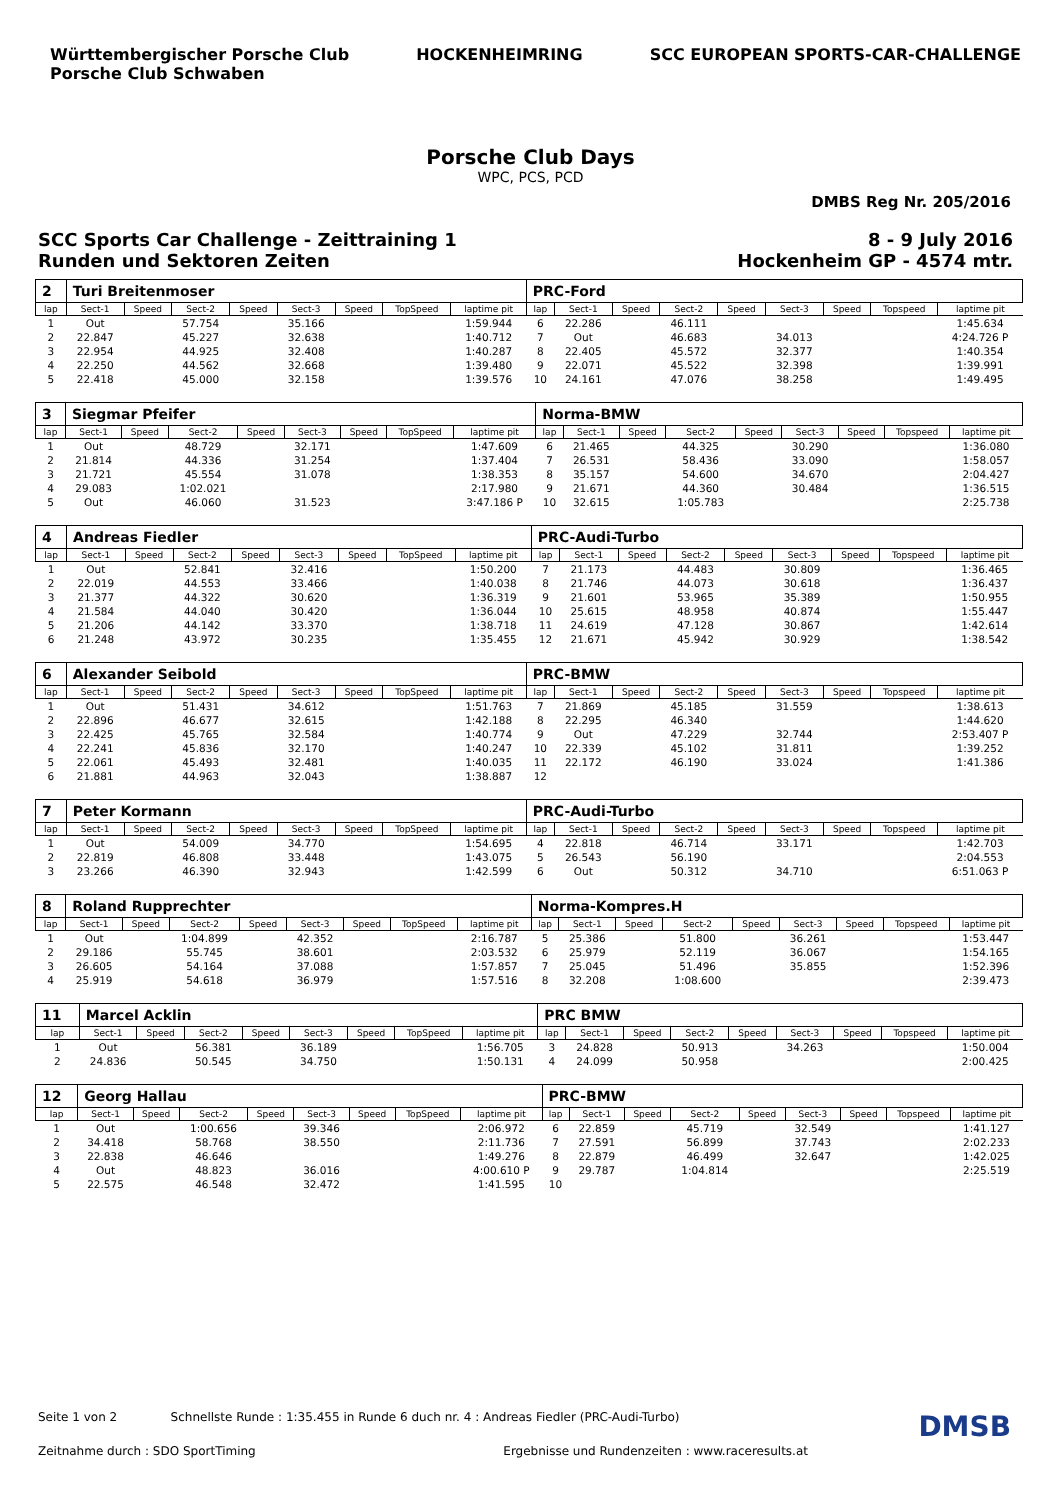Württembergischer Porsche Club
Porsche Club Schwaben
HOCKENHEIMRING SCC EUROPEAN SPORTS-CAR-CHALLENGE
Porsche Club Days
WPC, PCS, PCD
DMBS Reg Nr. 205/2016
SCC Sports Car Challenge - Zeittraining 1
Runden und Sektoren Zeiten
8 - 9 July 2016
Hockenheim GP - 4574 mtr.
| 2 | Turi Breitenmoser | | | | | | | | PRC-Ford | | | | | | | | |
| lap | Sect-1 | Speed | Sect-2 | Speed | Sect-3 | Speed | TopSpeed | laptime pit | lap | Sect-1 | Speed | Sect-2 | Speed | Sect-3 | Speed | Topspeed | laptime pit |
| 1 | Out | | 57.754 | | 35.166 | | | 1:59.944 | 6 | 22.286 | | 46.111 | | | | | 1:45.634 |
| 2 | 22.847 | | 45.227 | | 32.638 | | | 1:40.712 | 7 | Out | | 46.683 | | 34.013 | | | 4:24.726 P |
| 3 | 22.954 | | 44.925 | | 32.408 | | | 1:40.287 | 8 | 22.405 | | 45.572 | | 32.377 | | | 1:40.354 |
| 4 | 22.250 | | 44.562 | | 32.668 | | | 1:39.480 | 9 | 22.071 | | 45.522 | | 32.398 | | | 1:39.991 |
| 5 | 22.418 | | 45.000 | | 32.158 | | | 1:39.576 | 10 | 24.161 | | 47.076 | | 38.258 | | | 1:49.495 |
| 3 | Siegmar Pfeifer | | | | | | | | Norma-BMW | | | | | | | | |
| lap | Sect-1 | Speed | Sect-2 | Speed | Sect-3 | Speed | TopSpeed | laptime pit | lap | Sect-1 | Speed | Sect-2 | Speed | Sect-3 | Speed | Topspeed | laptime pit |
| 1 | Out | | 48.729 | | 32.171 | | | 1:47.609 | 6 | 21.465 | | 44.325 | | 30.290 | | | 1:36.080 |
| 2 | 21.814 | | 44.336 | | 31.254 | | | 1:37.404 | 7 | 26.531 | | 58.436 | | 33.090 | | | 1:58.057 |
| 3 | 21.721 | | 45.554 | | 31.078 | | | 1:38.353 | 8 | 35.157 | | 54.600 | | 34.670 | | | 2:04.427 |
| 4 | 29.083 | | 1:02.021 | | | | | 2:17.980 | 9 | 21.671 | | 44.360 | | 30.484 | | | 1:36.515 |
| 5 | Out | | 46.060 | | 31.523 | | | 3:47.186 P | 10 | 32.615 | | 1:05.783 | | | | | 2:25.738 |
| 4 | Andreas Fiedler | | | | | | | | PRC-Audi-Turbo | | | | | | | | |
| lap | Sect-1 | Speed | Sect-2 | Speed | Sect-3 | Speed | TopSpeed | laptime pit | lap | Sect-1 | Speed | Sect-2 | Speed | Sect-3 | Speed | Topspeed | laptime pit |
| 1 | Out | | 52.841 | | 32.416 | | | 1:50.200 | 7 | 21.173 | | 44.483 | | 30.809 | | | 1:36.465 |
| 2 | 22.019 | | 44.553 | | 33.466 | | | 1:40.038 | 8 | 21.746 | | 44.073 | | 30.618 | | | 1:36.437 |
| 3 | 21.377 | | 44.322 | | 30.620 | | | 1:36.319 | 9 | 21.601 | | 53.965 | | 35.389 | | | 1:50.955 |
| 4 | 21.584 | | 44.040 | | 30.420 | | | 1:36.044 | 10 | 25.615 | | 48.958 | | 40.874 | | | 1:55.447 |
| 5 | 21.206 | | 44.142 | | 33.370 | | | 1:38.718 | 11 | 24.619 | | 47.128 | | 30.867 | | | 1:42.614 |
| 6 | 21.248 | | 43.972 | | 30.235 | | | 1:35.455 | 12 | 21.671 | | 45.942 | | 30.929 | | | 1:38.542 |
| 6 | Alexander Seibold | | | | | | | | PRC-BMW | | | | | | | | |
| lap | Sect-1 | Speed | Sect-2 | Speed | Sect-3 | Speed | TopSpeed | laptime pit | lap | Sect-1 | Speed | Sect-2 | Speed | Sect-3 | Speed | Topspeed | laptime pit |
| 1 | Out | | 51.431 | | 34.612 | | | 1:51.763 | 7 | 21.869 | | 45.185 | | 31.559 | | | 1:38.613 |
| 2 | 22.896 | | 46.677 | | 32.615 | | | 1:42.188 | 8 | 22.295 | | 46.340 | | | | | 1:44.620 |
| 3 | 22.425 | | 45.765 | | 32.584 | | | 1:40.774 | 9 | Out | | 47.229 | | 32.744 | | | 2:53.407 P |
| 4 | 22.241 | | 45.836 | | 32.170 | | | 1:40.247 | 10 | 22.339 | | 45.102 | | 31.811 | | | 1:39.252 |
| 5 | 22.061 | | 45.493 | | 32.481 | | | 1:40.035 | 11 | 22.172 | | 46.190 | | 33.024 | | | 1:41.386 |
| 6 | 21.881 | | 44.963 | | 32.043 | | | 1:38.887 | 12 | | | | | | | | |
| 7 | Peter Kormann | | | | | | | | PRC-Audi-Turbo | | | | | | | | |
| lap | Sect-1 | Speed | Sect-2 | Speed | Sect-3 | Speed | TopSpeed | laptime pit | lap | Sect-1 | Speed | Sect-2 | Speed | Sect-3 | Speed | Topspeed | laptime pit |
| 1 | Out | | 54.009 | | 34.770 | | | 1:54.695 | 4 | 22.818 | | 46.714 | | 33.171 | | | 1:42.703 |
| 2 | 22.819 | | 46.808 | | 33.448 | | | 1:43.075 | 5 | 26.543 | | 56.190 | | | | | 2:04.553 |
| 3 | 23.266 | | 46.390 | | 32.943 | | | 1:42.599 | 6 | Out | | 50.312 | | 34.710 | | | 6:51.063 P |
| 8 | Roland Rupprechter | | | | | | | | Norma-Kompres.H | | | | | | | | |
| lap | Sect-1 | Speed | Sect-2 | Speed | Sect-3 | Speed | TopSpeed | laptime pit | lap | Sect-1 | Speed | Sect-2 | Speed | Sect-3 | Speed | Topspeed | laptime pit |
| 1 | Out | | 1:04.899 | | 42.352 | | | 2:16.787 | 5 | 25.386 | | 51.800 | | 36.261 | | | 1:53.447 |
| 2 | 29.186 | | 55.745 | | 38.601 | | | 2:03.532 | 6 | 25.979 | | 52.119 | | 36.067 | | | 1:54.165 |
| 3 | 26.605 | | 54.164 | | 37.088 | | | 1:57.857 | 7 | 25.045 | | 51.496 | | 35.855 | | | 1:52.396 |
| 4 | 25.919 | | 54.618 | | 36.979 | | | 1:57.516 | 8 | 32.208 | | 1:08.600 | | | | | 2:39.473 |
| 11 | Marcel Acklin | | | | | | | | PRC BMW | | | | | | | | |
| lap | Sect-1 | Speed | Sect-2 | Speed | Sect-3 | Speed | TopSpeed | laptime pit | lap | Sect-1 | Speed | Sect-2 | Speed | Sect-3 | Speed | Topspeed | laptime pit |
| 1 | Out | | 56.381 | | 36.189 | | | 1:56.705 | 3 | 24.828 | | 50.913 | | 34.263 | | | 1:50.004 |
| 2 | 24.836 | | 50.545 | | 34.750 | | | 1:50.131 | 4 | 24.099 | | 50.958 | | | | | 2:00.425 |
| 12 | Georg Hallau | | | | | | | | PRC-BMW | | | | | | | | |
| lap | Sect-1 | Speed | Sect-2 | Speed | Sect-3 | Speed | TopSpeed | laptime pit | lap | Sect-1 | Speed | Sect-2 | Speed | Sect-3 | Speed | Topspeed | laptime pit |
| 1 | Out | | 1:00.656 | | 39.346 | | | 2:06.972 | 6 | 22.859 | | 45.719 | | 32.549 | | | 1:41.127 |
| 2 | 34.418 | | 58.768 | | 38.550 | | | 2:11.736 | 7 | 27.591 | | 56.899 | | 37.743 | | | 2:02.233 |
| 3 | 22.838 | | 46.646 | | | | | 1:49.276 | 8 | 22.879 | | 46.499 | | 32.647 | | | 1:42.025 |
| 4 | Out | | 48.823 | | 36.016 | | | 4:00.610 P | 9 | 29.787 | | 1:04.814 | | | | | 2:25.519 |
| 5 | 22.575 | | 46.548 | | 32.472 | | | 1:41.595 | 10 | | | | | | | | |
Seite 1 von 2 Schnellste Runde : 1:35.455 in Runde 6 duch nr. 4 : Andreas Fiedler (PRC-Audi-Turbo) DMSB
Zeitnahme durch : SDO SportTiming Ergebnisse und Rundenzeiten : www.raceresults.at